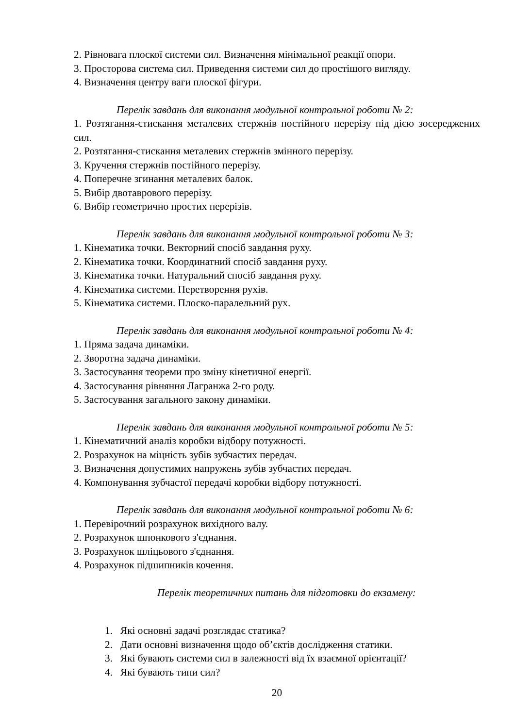2. Рівновага плоскої системи сил. Визначення мінімальної реакції опори.
3. Просторова система сил. Приведення системи сил до простішого вигляду.
4. Визначення центру ваги плоскої фігури.
Перелік завдань для виконання модульної контрольної роботи № 2:
1. Розтягання-стискання металевих стержнів постійного перерізу під дією зосереджених сил.
2. Розтягання-стискання металевих стержнів змінного перерізу.
3. Кручення стержнів постійного перерізу.
4. Поперечне згинання металевих балок.
5. Вибір двотаврового перерізу.
6. Вибір геометрично простих перерізів.
Перелік завдань для виконання модульної контрольної роботи № 3:
1. Кінематика точки. Векторний спосіб завдання руху.
2. Кінематика точки. Координатний спосіб завдання руху.
3. Кінематика точки. Натуральний спосіб завдання руху.
4. Кінематика системи. Перетворення рухів.
5. Кінематика системи. Плоско-паралельний рух.
Перелік завдань для виконання модульної контрольної роботи № 4:
1. Пряма задача динаміки.
2. Зворотна задача динаміки.
3. Застосування теореми про зміну кінетичної енергії.
4. Застосування рівняння Лагранжа 2-го роду.
5. Застосування загального закону динаміки.
Перелік завдань для виконання модульної контрольної роботи № 5:
1. Кінематичний аналіз коробки відбору потужності.
2. Розрахунок на міцність зубів зубчастих передач.
3. Визначення допустимих напружень зубів зубчастих передач.
4. Компонування зубчастої передачі коробки відбору потужності.
Перелік завдань для виконання модульної контрольної роботи № 6:
1. Перевірочний розрахунок вихідного валу.
2. Розрахунок шпонкового з'єднання.
3. Розрахунок шліцьового з'єднання.
4. Розрахунок підшипників кочення.
Перелік теоретичних питань для підготовки до екзамену:
1. Які основні задачі розглядає статика?
2. Дати основні визначення щодо об’єктів дослідження статики.
3. Які бувають системи сил в залежності від їх взаємної орієнтації?
4. Які бувають типи сил?
20